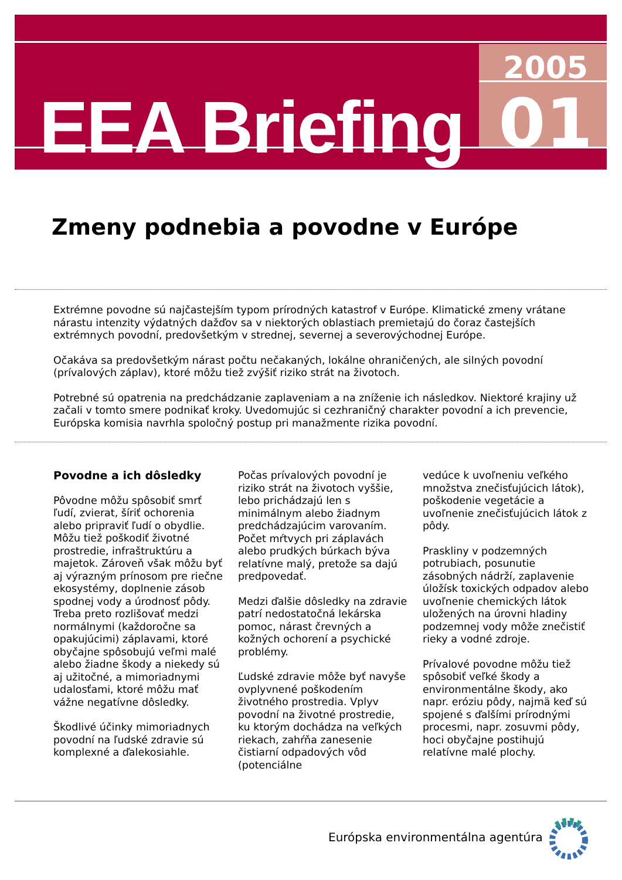EEA Briefing
2005
01
Zmeny podnebia a povodne v Európe
Extrémne povodne sú najčastejším typom prírodných katastrof v Európe. Klimatické zmeny vrátane nárastu intenzity výdatných dažďov sa v niektorých oblastiach premietajú do čoraz častejších extrémnych povodní, predovšetkým v strednej, severnej a severovýchodnej Európe.
Očakáva sa predovšetkým nárast počtu nečakaných, lokálne ohraničených, ale silných povodní (prívalových záplav), ktoré môžu tiež zvýšiť riziko strát na životoch.
Potrebné sú opatrenia na predchádzanie zaplaveniam a na zníženie ich následkov. Niektoré krajiny už začali v tomto smere podnikať kroky. Uvedomujúc si cezhraničný charakter povodní a ich prevencie, Európska komisia navrhla spoločný postup pri manažmente rizika povodní.
Povodne a ich dôsledky
Pôvodne môžu spôsobiť smrť ľudí, zvierat, šíriť ochorenia alebo pripraviť ľudí o obydlie. Môžu tiež poškodiť životné prostredie, infraštruktúru a majetok. Zároveň však môžu byť aj výrazným prínosom pre riečne ekosystémy, doplnenie zásob spodnej vody a úrodnosť pôdy. Treba preto rozlišovať medzi normálnymi (každoročne sa opakujúcimi) záplavami, ktoré obyčajne spôsobujú veľmi malé alebo žiadne škody a niekedy sú aj užitočné, a mimoriadnymi udalosťami, ktoré môžu mať vážne negatívne dôsledky.
Škodlivé účinky mimoriadnych povodní na ľudské zdravie sú komplexné a ďalekosiahle.
Počas prívalových povodní je riziko strát na životoch vyššie, lebo prichádzajú len s minimálnym alebo žiadnym predchádzajúcim varovaním. Počet mŕtvych pri záplavách alebo prudkých búrkach býva relatívne malý, pretože sa dajú predpovedať.
Medzi ďalšie dôsledky na zdravie patrí nedostatočná lekárska pomoc, nárast črevných a kožných ochorení a psychické problémy.
Ľudské zdravie môže byť navyše ovplyvnené poškodením životného prostredia. Vplyv povodní na životné prostredie, ku ktorým dochádza na veľkých riekach, zahŕňa zanesenie čistiarní odpadových vôd (potenciálne
vedúce k uvoľneniu veľkého množstva znečisťujúcich látok), poškodenie vegetácie a uvoľnenie znečisťujúcich látok z pôdy.
Praskliny v podzemných potrubiach, posunutie zásobných nádrží, zaplavenie úložísk toxických odpadov alebo uvoľnenie chemických látok uložených na úrovni hladiny podzemnej vody môže znečistiť rieky a vodné zdroje.
Prívalové povodne môžu tiež spôsobiť veľké škody a environmentálne škody, ako napr. eróziu pôdy, najmä keď sú spojené s ďalšími prírodnými procesmi, napr. zosuvmi pôdy, hoci obyčajne postihujú relatívne malé plochy.
Európska environmentálna agentúra